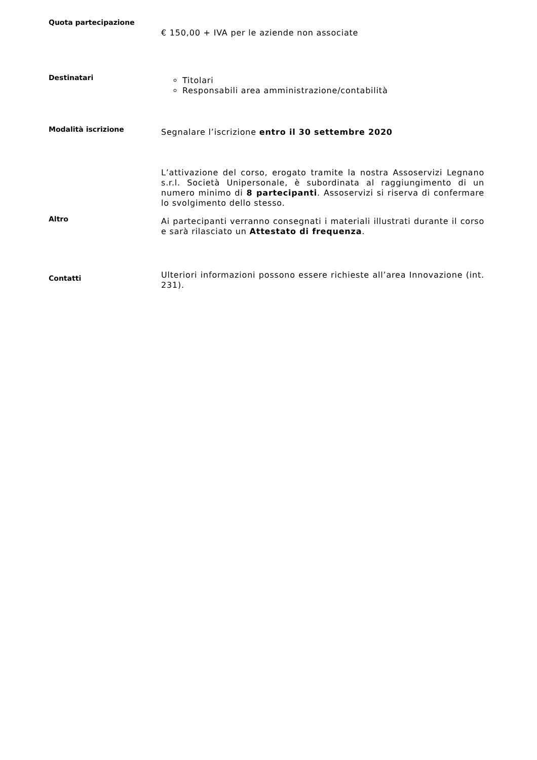Quota partecipazione
| | € 150,00 + IVA per le aziende non associate |
| Destinatari | Titolari Responsabili area amministrazione/contabilità |
| Modalità iscrizione | Segnalare l’iscrizione entro il 30 settembre 2020 |
| Altro | L’attivazione del corso, erogato tramite la nostra Assoservizi Legnano s.r.l. Società Unipersonale, è subordinata al raggiungimento di un numero minimo di 8 partecipanti . Assoservizi si riserva di confermare lo svolgimento dello stesso. Ai partecipanti verranno consegnati i materiali illustrati durante il corso e sarà rilasciato un Attestato di frequenza . |
| Contatti | Ulteriori informazioni possono essere richieste all’area Innovazione (int. 231). |